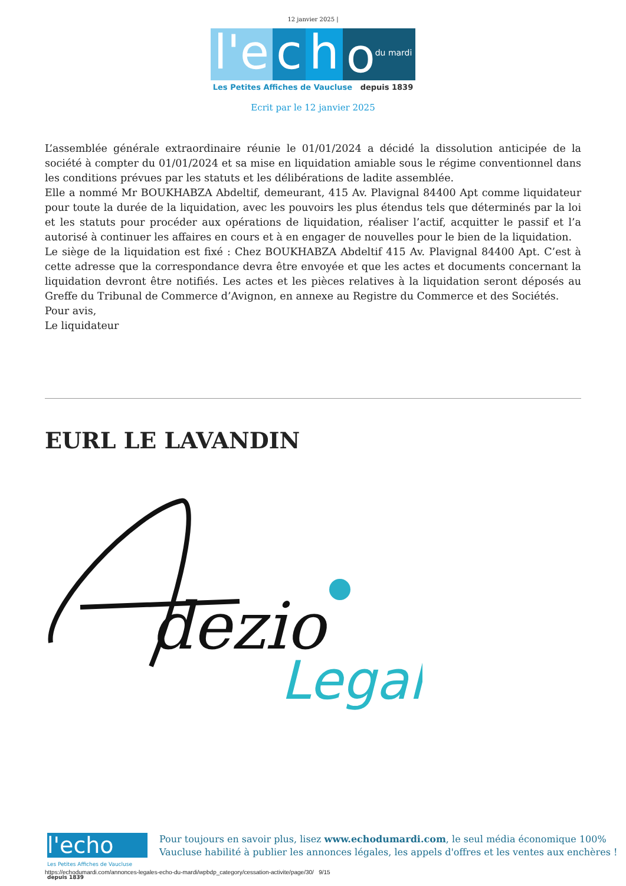12 janvier 2025 |
l'e c h o<sup>du mardi</sup>
Les Petites Affiches de Vaucluse depuis 1839
Ecrit par le 12 janvier 2025
L’assemblée générale extraordinaire réunie le 01/01/2024 a décidé la dissolution anticipée de la société à compter du 01/01/2024 et sa mise en liquidation amiable sous le régime conventionnel dans les conditions prévues par les statuts et les délibérations de ladite assemblée.
Elle a nommé Mr BOUKHABZA Abdeltif, demeurant, 415 Av. Plavignal 84400 Apt comme liquidateur pour toute la durée de la liquidation, avec les pouvoirs les plus étendus tels que déterminés par la loi et les statuts pour procéder aux opérations de liquidation, réaliser l’actif, acquitter le passif et l’a autorisé à continuer les affaires en cours et à en engager de nouvelles pour le bien de la liquidation.
Le siège de la liquidation est fixé : Chez BOUKHABZA Abdeltif 415 Av. Plavignal 84400 Apt. C’est à cette adresse que la correspondance devra être envoyée et que les actes et documents concernant la liquidation devront être notifiés. Les actes et les pièces relatives à la liquidation seront déposés au Greffe du Tribunal de Commerce d’Avignon, en annexe au Registre du Commerce et des Sociétés.
Pour avis,
Le liquidateur
EURL LE LAVANDIN
dezio
Legal
l'echo
Les Petites Affiches de Vaucluse depuis 1839
Pour toujours en savoir plus, lisez www.echodumardi.com, le seul média économique 100%
Vaucluse habilité à publier les annonces légales, les appels d'offres et les ventes aux enchères !
https://echodumardi.com/annonces-legales-echo-du-mardi/wpbdp_category/cessation-activite/page/30/ 9/15